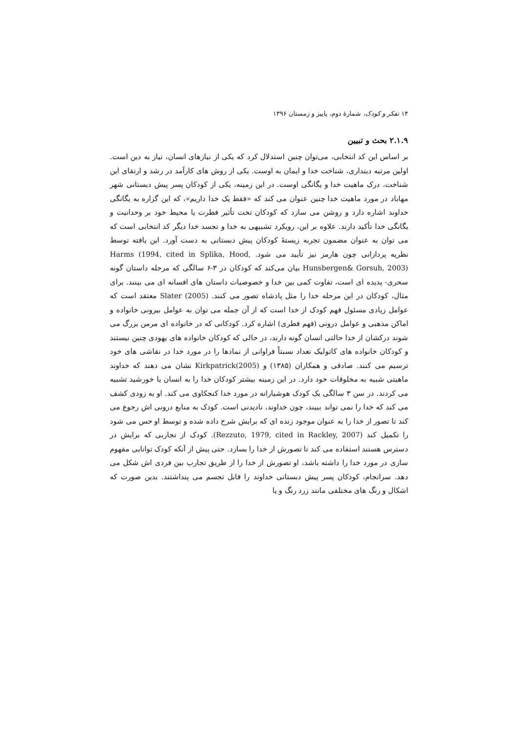۱۴ تفکر و کودک، شمارهٔ دوم، پاییز و زمستان ۱۳۹۶
۲.۱.۹ بحث و تبیین
بر اساس این کد انتخابی، می‌توان چنین استدلال کرد که یکی از نیازهای انسان، نیاز به دین است. اولین مرتبه دینداری، شناخت خدا و ایمان به اوست. یکی از روش های کارآمد در رشد و ارتقای این شناخت، درک ماهیت خدا و یگانگی اوست. در این زمینه، یکی از کودکان پسر پیش دبستانی شهر مهاباد در مورد ماهیت خدا چنین عنوان می کند که «فقط یک خدا داریم»، که این گزاره به یگانگی خداوند اشاره دارد و روشن می سازد که کودکان تحت تأثیر فطرت یا محیط خود بر وحدانیت و یگانگی خدا تأکید دارند. علاوه بر این، رویکرد تشبیهی به خدا و تجسد خدا دیگر کد انتخابی است که می توان به عنوان مضمون تجربه زیستهٔ کودکان پیش دبستانی به دست آورد. این یافته توسط نظریه پردازانی چون هارمز نیز تأیید می شود. Harms (1994, cited in Splika, Hood, Hunsbergen& Gorsuh, 2003) بیان می‌کند که کودکان در ۳-۶ سالگی که مرحله داستان گونه سحری- پدیده ای است، تفاوت کمی بین خدا و خصوصیات داستان های افسانه ای می بینند. برای مثال، کودکان در این مرحله خدا را مثل پادشاه تصور می کنند. Slater (2005) معتقد است که عوامل زیادی مسئول فهم کودک از خدا است که از آن جمله می توان به عوامل بیرونی خانواده و اماکن مذهبی و عوامل درونی (فهم فطری) اشاره کرد. کودکانی که در خانواده ای مرمن بزرگ می شوند درکشان از خدا حالتی انسان گونه دارند، در حالی که کودکان خانواده های یهودی چنین نیستند و کودکان خانواده های کاتولیک تعداد نسبتاً فراوانی از نمادها را در مورد خدا در نقاشی های خود ترسیم می کنند. صادقی و همکاران (۱۳۸۵) و Kirkpatrick(2005) نشان می دهند که خداوند ماهیتی شبیه به مخلوقات خود دارد. در این زمینه بیشتر کودکان خدا را به انسان یا خورشید تشبیه می کردند. در سن ۳ سالگی یک کودک هوشیارانه در مورد خدا کنجکاوی می کند. او به زودی کشف می کند که خدا را نمی تواند ببیند، چون خداوند، نادیدنی است. کودک به منابع درونی اش رجوع می کند تا تصور از خدا را به عنوان موجود زنده ای که برایش شرح داده شده و توسط او حس می شود را تکمیل کند (Rezzuto, 1979, cited in Rackley, 2007). کودک از تجاربی که برایش در دسترس هستند استفاده می کند تا تصورش از خدا را بسازد. حتی پیش از آنکه کودک توانایی مفهوم سازی در مورد خدا را داشته باشد، او تصورش از خدا را از طریق تجارب بین فردی اش شکل می دهد. سرانجام، کودکان پسر پیش دبستانی خداوند را قابل تجسم می پنداشتند. بدین صورت که اشکال و رنگ های مختلفی مانند زرد رنگ و یا